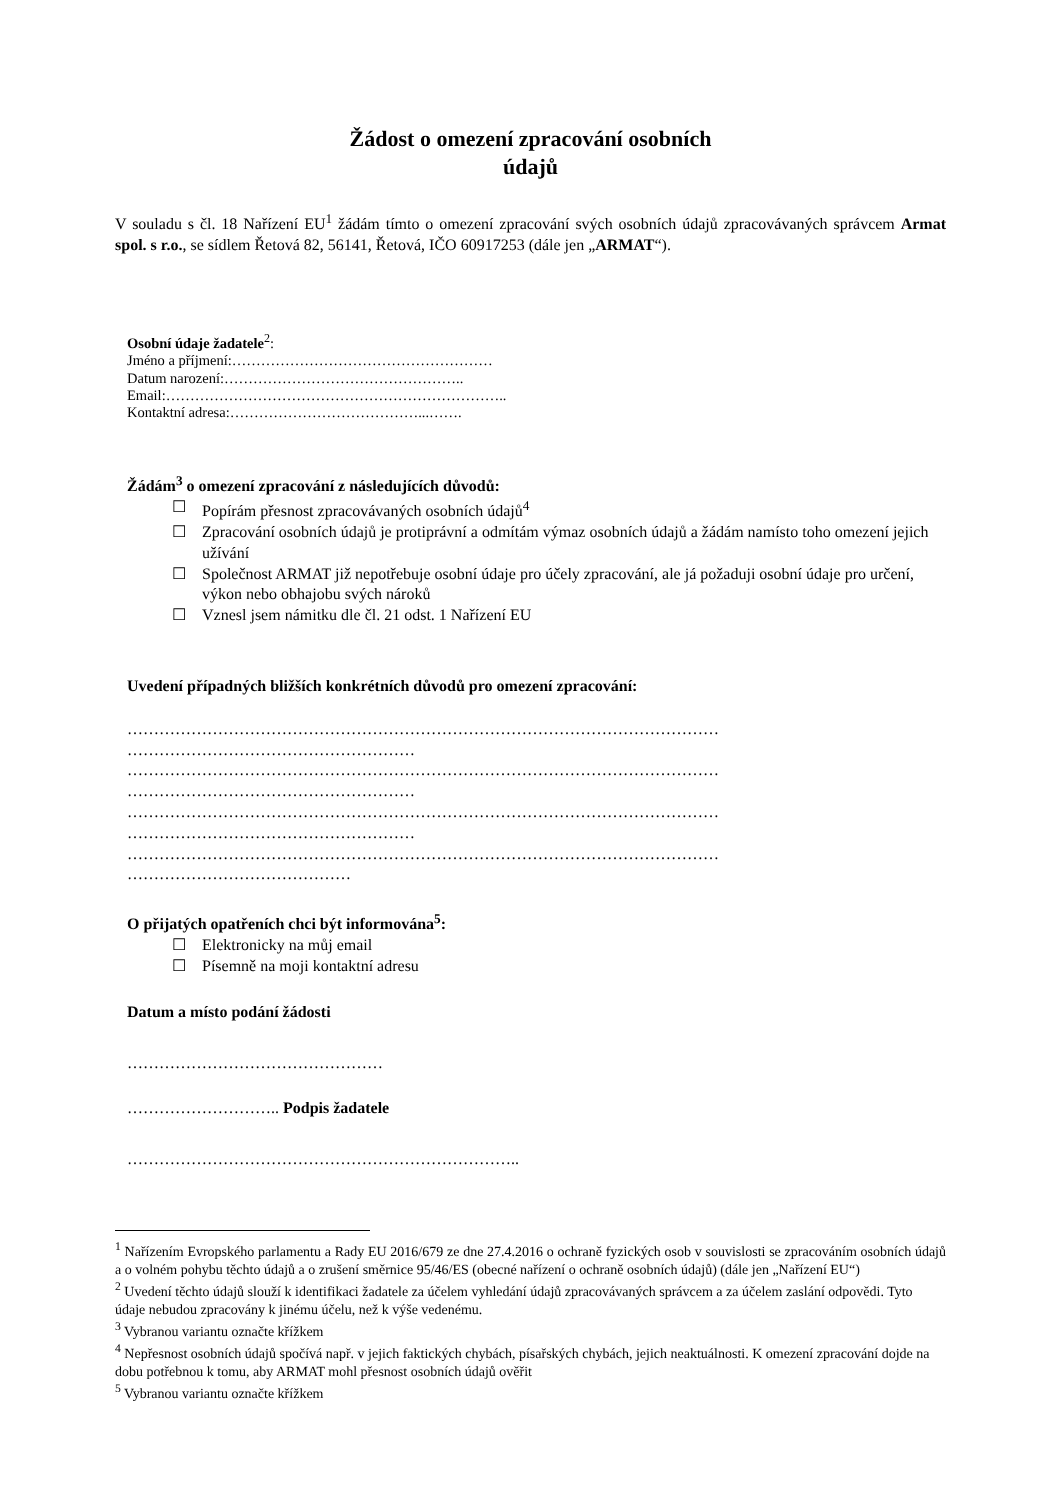Žádost o omezení zpracování osobních
údajů
V souladu s čl. 18 Nařízení EU<sup>1</sup> žádám tímto o omezení zpracování svých osobních údajů zpracovávaných správcem Armat spol. s r.o., se sídlem Řetová 82, 56141, Řetová, IČO 60917253 (dále jen „ARMAT“).
Osobní údaje žadatele<sup>2</sup>:
Jméno a příjmení:………………………………………………
Datum narození:…………………………………………..
Email:……………………………………………………………..
Kontaktní adresa:…………………………………...…….
Žádám<sup>3</sup> o omezení zpracování z následujících důvodů:
☐ Popírám přesnost zpracovávaných osobních údajů<sup>4</sup>
☐ Zpracování osobních údajů je protiprávní a odmítám výmaz osobních údajů a žádám namísto toho omezení jejich užívání
☐ Společnost ARMAT již nepotřebuje osobní údaje pro účely zpracování, ale já požaduji osobní údaje pro určení, výkon nebo obhajobu svých nároků
☐ Vznesl jsem námitku dle čl. 21 odst. 1 Nařízení EU
Uvedení případných bližších konkrétních důvodů pro omezení zpracování:
…………………………………………………………………………………………………
………………………………………………
…………………………………………………………………………………………………
………………………………………………
…………………………………………………………………………………………………
………………………………………………
…………………………………………………………………………………………………
……………………………………
O přijatých opatřeních chci být informována<sup>5</sup>:
☐ Elektronicky na můj email
☐ Písemně na moji kontaktní adresu
Datum a místo podání žádosti
…………………………………………
……………………….. Podpis žadatele
………………………………………………………………..
<sup>1</sup> Nařízením Evropského parlamentu a Rady EU 2016/679 ze dne 27.4.2016 o ochraně fyzických osob v souvislosti se zpracováním osobních údajů a o volném pohybu těchto údajů a o zrušení směrnice 95/46/ES (obecné nařízení o ochraně osobních údajů) (dále jen „Nařízení EU“)
<sup>2</sup> Uvedení těchto údajů slouží k identifikaci žadatele za účelem vyhledání údajů zpracovávaných správcem a za účelem zaslání odpovědi. Tyto údaje nebudou zpracovány k jinému účelu, než k výše vedenému.
<sup>3</sup> Vybranou variantu označte křížkem
<sup>4</sup> Nepřesnost osobních údajů spočívá např. v jejich faktických chybách, písařských chybách, jejich neaktuálnosti. K omezení zpracování dojde na dobu potřebnou k tomu, aby ARMAT mohl přesnost osobních údajů ověřit
<sup>5</sup> Vybranou variantu označte křížkem